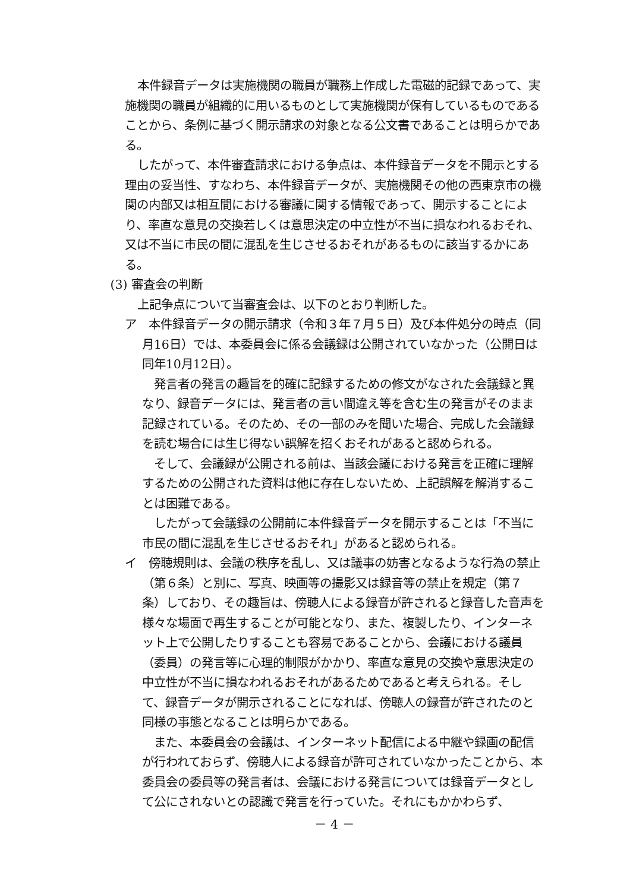本件録音データは実施機関の職員が職務上作成した電磁的記録であって、実施機関の職員が組織的に用いるものとして実施機関が保有しているものであることから、条例に基づく開示請求の対象となる公文書であることは明らかである。
したがって、本件審査請求における争点は、本件録音データを不開示とする理由の妥当性、すなわち、本件録音データが、実施機関その他の西東京市の機関の内部又は相互間における審議に関する情報であって、開示することにより、率直な意見の交換若しくは意思決定の中立性が不当に損なわれるおそれ、又は不当に市民の間に混乱を生じさせるおそれがあるものに該当するかにある。
(3) 審査会の判断
上記争点について当審査会は、以下のとおり判断した。
ア　本件録音データの開示請求（令和３年７月５日）及び本件処分の時点（同月16日）では、本委員会に係る会議録は公開されていなかった（公開日は同年10月12日）。
発言者の発言の趣旨を的確に記録するための修文がなされた会議録と異なり、録音データには、発言者の言い間違え等を含む生の発言がそのまま記録されている。そのため、その一部のみを聞いた場合、完成した会議録を読む場合には生じ得ない誤解を招くおそれがあると認められる。
そして、会議録が公開される前は、当該会議における発言を正確に理解するための公開された資料は他に存在しないため、上記誤解を解消することは困難である。
したがって会議録の公開前に本件録音データを開示することは「不当に市民の間に混乱を生じさせるおそれ」があると認められる。
イ　傍聴規則は、会議の秩序を乱し、又は議事の妨害となるような行為の禁止（第６条）と別に、写真、映画等の撮影又は録音等の禁止を規定（第７条）しており、その趣旨は、傍聴人による録音が許されると録音した音声を様々な場面で再生することが可能となり、また、複製したり、インターネット上で公開したりすることも容易であることから、会議における議員（委員）の発言等に心理的制限がかかり、率直な意見の交換や意思決定の中立性が不当に損なわれるおそれがあるためであると考えられる。そして、録音データが開示されることになれば、傍聴人の録音が許されたのと同様の事態となることは明らかである。
また、本委員会の会議は、インターネット配信による中継や録画の配信が行われておらず、傍聴人による録音が許可されていなかったことから、本委員会の委員等の発言者は、会議における発言については録音データとして公にされないとの認識で発言を行っていた。それにもかかわらず、
－ 4 －